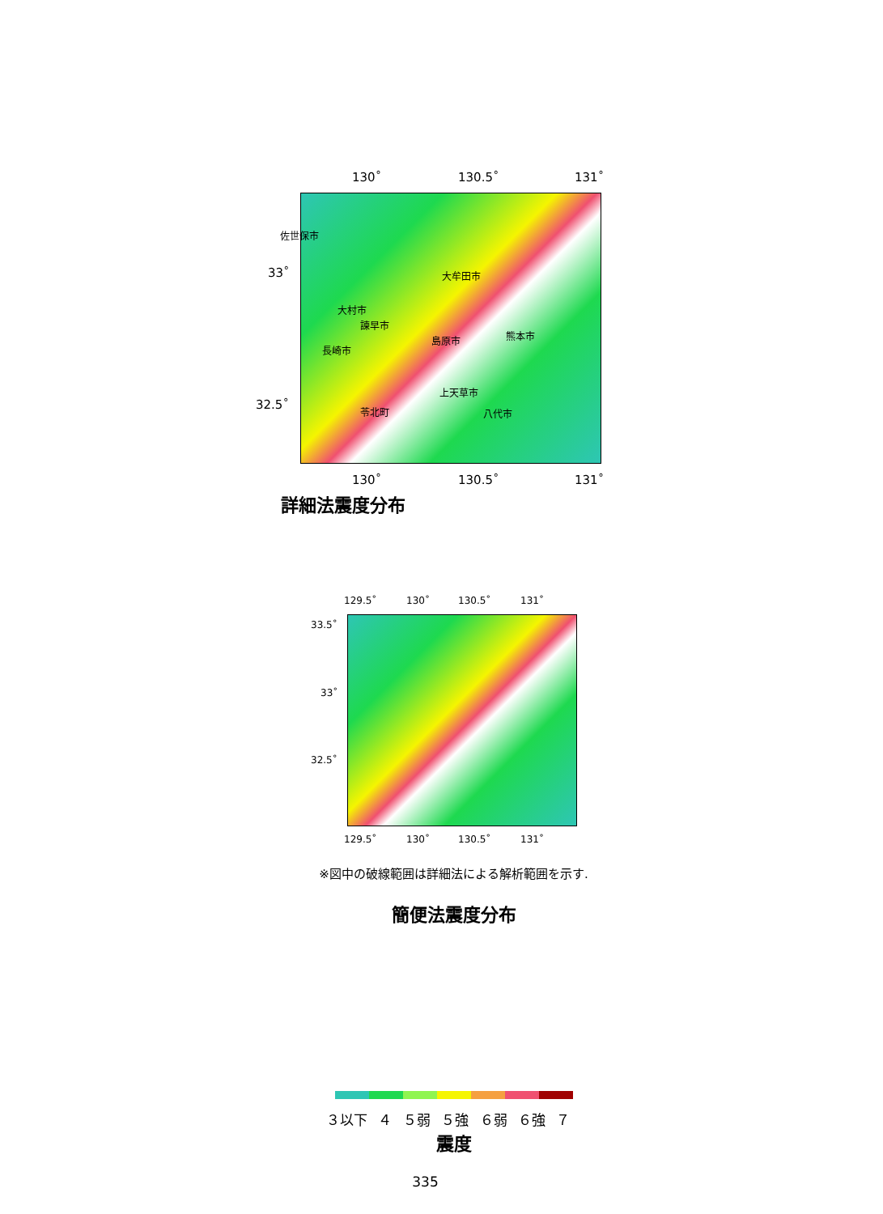130˚ 130.5˚ 131˚
33˚
32.5˚
佐世保市
大牟田市
大村市
諫早市
島原市 熊本市
長崎市
上天草市
苓北町 八代市
130˚ 130.5˚ 131˚
詳細法震度分布
129.5˚ 130˚ 130.5˚ 131˚
33.5˚
33˚
32.5˚
129.5˚ 130˚ 130.5˚ 131˚
※図中の破線範囲は詳細法による解析範囲を示す.
簡便法震度分布
３以下 ４ ５弱 ５強 ６弱 ６強 ７
震度
335